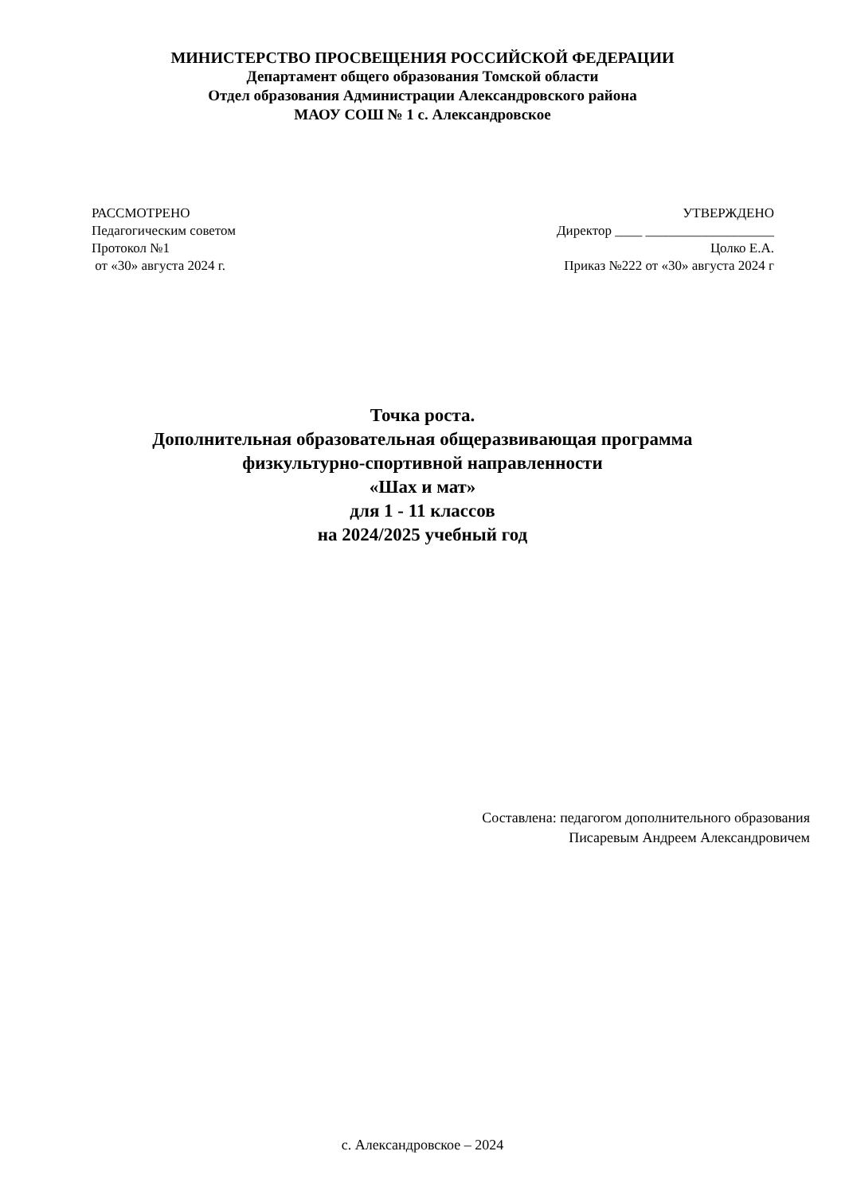МИНИСТЕРСТВО ПРОСВЕЩЕНИЯ РОССИЙСКОЙ ФЕДЕРАЦИИ
Департамент общего образования Томской области
Отдел образования Администрации Александровского района
МАОУ СОШ № 1 с. Александровское
РАССМОТРЕНО
Педагогическим советом
Протокол №1
от «30» августа 2024 г.
УТВЕРЖДЕНО
Директор ____ ___________________
Цолко Е.А.
Приказ №222 от «30» августа 2024 г
Точка роста.
Дополнительная образовательная общеразвивающая программа
физкультурно-спортивной направленности
«Шах и мат»
для 1 - 11 классов
на 2024/2025 учебный год
Составлена: педагогом дополнительного образования
Писаревым Андреем Александровичем
с. Александровское – 2024